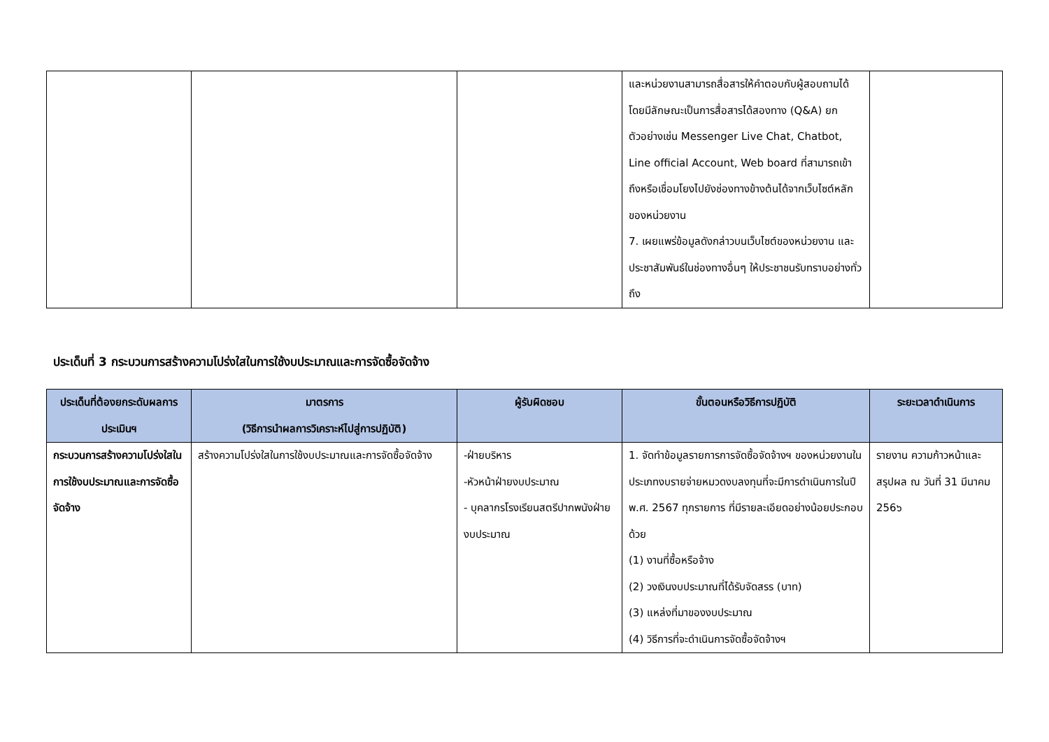| | | | และหน่วยงานสามารถสื่อสารให้คำตอบกับผู้สอบถามได้ โดยมีลักษณะเป็นการสื่อสารได้สองทาง (Q&A) ยกตัวอย่างเช่น Messenger Live Chat, Chatbot, Line official Account, Web board ที่สามารถเข้าถึงหรือเชื่อมโยงไปยังช่องทางข้างต้นได้จากเว็บไซต์หลักของหน่วยงาน 7. เผยแพร่ข้อมูลดังกล่าวบนเว็บไซต์ของหน่วยงาน และประชาสัมพันธ์ในช่องทางอื่นๆ ให้ประชาชนรับทราบอย่างทั่วถึง | |
ประเด็นที่ 3 กระบวนการสร้างความโปร่งใสในการใช้งบประมาณและการจัดซื้อจัดจ้าง
| ประเด็นที่ต้องยกระดับผลการประเมินฯ | มาตรการ (วิธีการนำผลการวิเคราะห์ไปสู่การปฏิบัติ) | ผู้รับผิดชอบ | ขั้นตอนหรือวิธีการปฏิบัติ | ระยะเวลาดำเนินการ |
| --- | --- | --- | --- | --- |
| กระบวนการสร้างความโปร่งใสในการใช้งบประมาณและการจัดซื้อจัดจ้าง | สร้างความโปร่งใสในการใช้งบประมาณและการจัดซื้อจัดจ้าง | -ฝ่ายบริหาร -หัวหน้าฝ่ายงบประมาณ - บุคลากรโรงเรียนสตรีปากพนังฝ่ายงบประมาณ | 1. จัดทำข้อมูลรายการการจัดซื้อจัดจ้างฯ ของหน่วยงานในประเภทงบรายจ่ายหมวดงบลงทุนที่จะมีการดำเนินการในปี พ.ศ. 2567 ทุกรายการ ที่มีรายละเอียดอย่างน้อยประกอบด้วย (1) งานที่ซื้อหรือจ้าง (2) วงเงินงบประมาณที่ได้รับจัดสรร (บาท) (3) แหล่งที่มาของงบประมาณ (4) วิธีการที่จะดำเนินการจัดซื้อจัดจ้างฯ | รายงาน ความก้าวหน้าและสรุปผล ณ วันที่ 31 มีนาคม 256๖ |